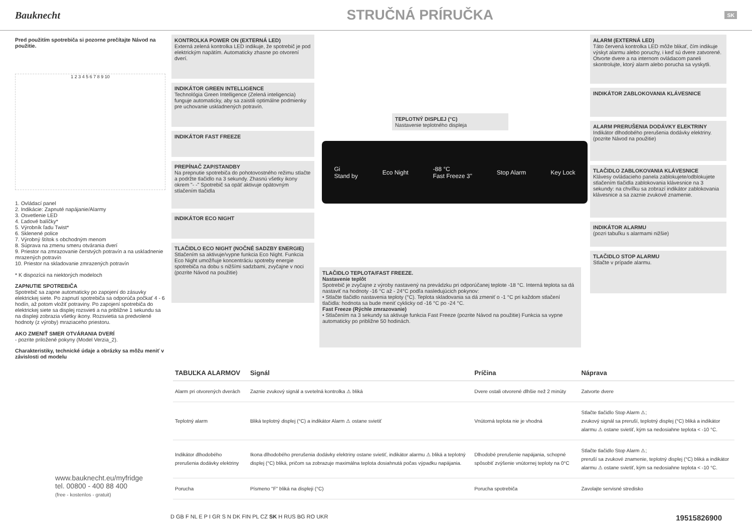Bauknecht
STRUČNÁ PRÍRUČKA
SK
Pred použitím spotrebiča si pozorne prečítajte Návod na použitie.
1 2 3 4 5 6 7 8 9 10
1. Ovládací panel
2. Indikácie: Zapnuté napájanie/Alarmy
3. Osvetlenie LED
4. Ľadové balíčky*
5. Výrobník ľadu Twist*
6. Sklenené police
7. Výrobný štítok s obchodným menom
8. Súprava na zmenu smeru otvárania dverí
9. Priestor na zmrazovanie čerstvých potravín a na uskladnenie mrazených potravín
10. Priestor na skladovanie zmrazených potravín
* K dispozícii na niektorých modeloch
ZAPNUTIE SPOTREBIČA
Spotrebič sa zapne automaticky po zapojení do zásuvky elektrickej siete. Po zapnutí spotrebiča sa odporúča počkať 4 - 6 hodín, až potom vložiť potraviny. Po zapojení spotrebiča do elektrickej siete sa displej rozsvieti a na približne 1 sekundu sa na displeji zobrazia všetky ikony. Rozsvietia sa predvolené hodnoty (z výroby) mraziaceho priestoru.
AKO ZMENIŤ SMER OTVÁRANIA DVERÍ
- pozrite priložené pokyny (Model Verzia_2).
Charakteristiky, technické údaje a obrázky sa môžu meniť v závislosti od modelu
KONTROLKA POWER ON (EXTERNÁ LED)
Externá zelená kontrolka LED indikuje, že spotrebič je pod elektrickým napätím. Automaticky zhasne po otvorení dverí.
INDIKÁTOR GREEN INTELLIGENCE
Technológia Green Intelligence (Zelená inteligencia) funguje automaticky, aby sa zaistili optimálne podmienky pre uchovanie uskladnených potravín.
INDIKÁTOR FAST FREEZE
PREPÍNAČ ZAP/STANDBY
Na prepnutie spotrebiča do pohotovostného režimu stlačte a podržte tlačidlo na 3 sekundy. Zhasnú všetky ikony okrem "- -" Spotrebič sa opäť aktivuje opätovným stlačením tlačidla
INDIKÁTOR ECO NIGHT
TLAČIDLO ECO NIGHT (NOČNÉ SADZBY ENERGIE)
Stlačením sa aktivuje/vypne funkcia Eco Night. Funkcia Eco Night umožňuje koncentráciu spotreby energie spotrebiča na dobu s nižšími sadzbami, zvyčajne v noci (pozrite Návod na použitie)
TEPLOTNÝ DISPLEJ (°C)
Nastavenie teplotného displeja
Gi
Stand by Eco Night -88 °C
Fast Freeze 3" Stop Alarm Key Lock
TLAČIDLO TEPLOTA/FAST FREEZE.
Nastavenie teplôt
Spotrebič je zvyčajne z výroby nastavený na prevádzku pri odporúčanej teplote -18 °C. Interná teplota sa dá nastaviť na hodnoty -16 °C až - 24°C podľa nasledujúcich pokynov:
• Stlačte tlačidlo nastavenia teploty (°C). Teplota skladovania sa dá zmeniť o -1 °C pri každom stlačení tlačidla: hodnota sa bude meniť cyklicky od -16 °C po -24 °C.
Fast Freeze (Rýchle zmrazovanie)
• Stlačením na 3 sekundy sa aktivuje funkcia Fast Freeze (pozrite Návod na použitie) Funkcia sa vypne automaticky po približne 50 hodinách.
ALARM (EXTERNÁ LED)
Táto červená kontrolka LED môže blikať, čím indikuje výskyt alarmu alebo poruchy, i keď sú dvere zatvorené. Otvorte dvere a na internom ovládacom paneli skontrolujte, ktorý alarm alebo porucha sa vyskytli.
INDIKÁTOR ZABLOKOVANIA KLÁVESNICE
ALARM PRERUŠENIA DODÁVKY ELEKTRINY
Indikátor dlhodobého prerušenia dodávky elektriny. (pozrite Návod na použitie)
TLAČIDLO ZABLOKOVANIA KLÁVESNICE
Klávesy ovládacieho panela zablokujete/odblokujete stlačením tlačidla zablokovania klávesnice na 3 sekundy: na chvíľku sa zobrazí indikátor zablokovania klávesnice a sa zaznie zvukové znamenie.
INDIKÁTOR ALARMU
(pozri tabuľku s alarmami nižšie)
TLAČIDLO STOP ALARMU
Stlačte v prípade alarmu.
| TABUĽKA ALARMOV | Signál | Príčina | Náprava |
| --- | --- | --- | --- |
| Alarm pri otvorených dverách | Zaznie zvukový signál a svetelná kontrolka ⚠ bliká | Dvere ostali otvorené dlhšie než 2 minúty | Zatvorte dvere |
| Teplotný alarm | Bliká teplotný displej (°C) a indikátor Alarm ⚠ ostane svietiť | Vnútorná teplota nie je vhodná | Stlačte tlačidlo Stop Alarm ⚠; zvukový signál sa preruší, teplotný displej (°C) bliká a indikátor alarmu ⚠ ostane svietiť, kým sa nedosiahne teplota < -10 °C. |
| Indikátor dlhodobého prerušenia dodávky elektriny | Ikona dlhodobého prerušenia dodávky elektriny ostane svietiť, indikátor alarmu ⚠ bliká a teplotný displej (°C) bliká, pričom sa zobrazuje maximálna teplota dosiahnutá počas výpadku napájania. | Dlhodobé prerušenie napájania, schopné spôsobiť zvýšenie vnútornej teploty na 0°C | Stlačte tlačidlo Stop Alarm ⚠; preruší sa zvukové znamenie, teplotný displej (°C) bliká a indikátor alarmu ⚠ ostane svietiť, kým sa nedosiahne teplota < -10 °C. |
| Porucha | Písmeno "F" bliká na displeji (°C) | Porucha spotrebiča | Zavolajte servisné stredisko |
www.bauknecht.eu/myfridge
tel. 00800 - 400 88 400
(free - kostenlos - gratuit)
D GB F NL E P I GR S N DK FIN PL CZ SK H RUS BG RO UKR 19515826900